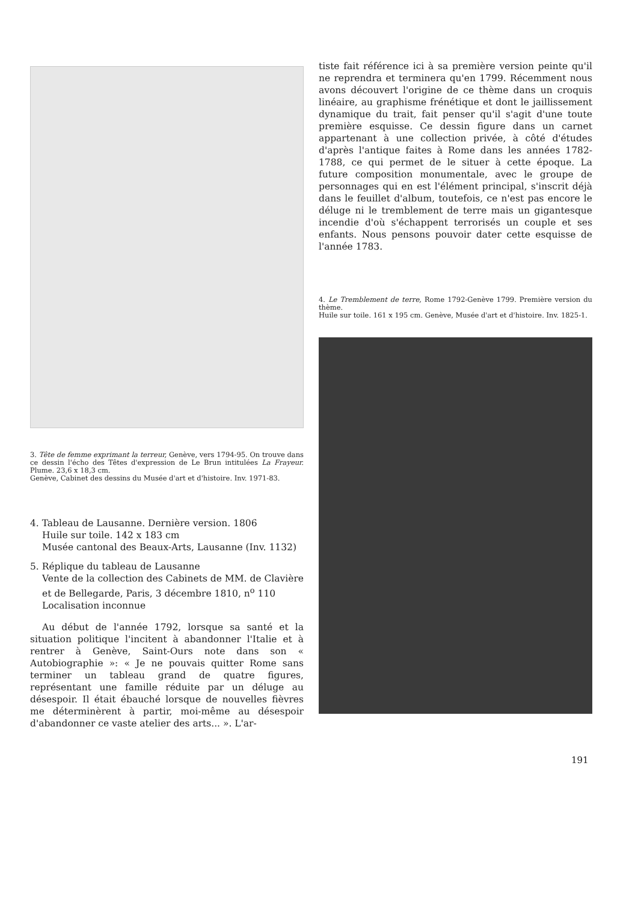3. Tête de femme exprimant la terreur, Genève, vers 1794-95. On trouve dans ce dessin l'écho des Têtes d'expression de Le Brun intitulées La Frayeur. Plume. 23,6 x 18,3 cm.
Genève, Cabinet des dessins du Musée d'art et d'histoire. Inv. 1971-83.
4. Tableau de Lausanne. Dernière version. 1806
Huile sur toile. 142 x 183 cm
Musée cantonal des Beaux-Arts, Lausanne (Inv. 1132)
5. Réplique du tableau de Lausanne
Vente de la collection des Cabinets de MM. de Clavière et de Bellegarde, Paris, 3 décembre 1810, n<sup>o</sup> 110
Localisation inconnue
Au début de l'année 1792, lorsque sa santé et la situation politique l'incitent à abandonner l'Italie et à rentrer à Genève, Saint-Ours note dans son « Autobiographie »: « Je ne pouvais quitter Rome sans terminer un tableau grand de quatre figures, représentant une famille réduite par un déluge au désespoir. Il était ébauché lorsque de nouvelles fièvres me déterminèrent à partir, moi-même au désespoir d'abandonner ce vaste atelier des arts... ». L'ar-
tiste fait référence ici à sa première version peinte qu'il ne reprendra et terminera qu'en 1799. Récemment nous avons découvert l'origine de ce thème dans un croquis linéaire, au graphisme frénétique et dont le jaillissement dynamique du trait, fait penser qu'il s'agit d'une toute première esquisse. Ce dessin figure dans un carnet appartenant à une collection privée, à côté d'études d'après l'antique faites à Rome dans les années 1782-1788, ce qui permet de le situer à cette époque. La future composition monumentale, avec le groupe de personnages qui en est l'élément principal, s'inscrit déjà dans le feuillet d'album, toutefois, ce n'est pas encore le déluge ni le tremblement de terre mais un gigantesque incendie d'où s'échappent terrorisés un couple et ses enfants. Nous pensons pouvoir dater cette esquisse de l'année 1783.
4. Le Tremblement de terre, Rome 1792-Genève 1799. Première version du thème.
Huile sur toile. 161 x 195 cm. Genève, Musée d'art et d'histoire. Inv. 1825-1.
191